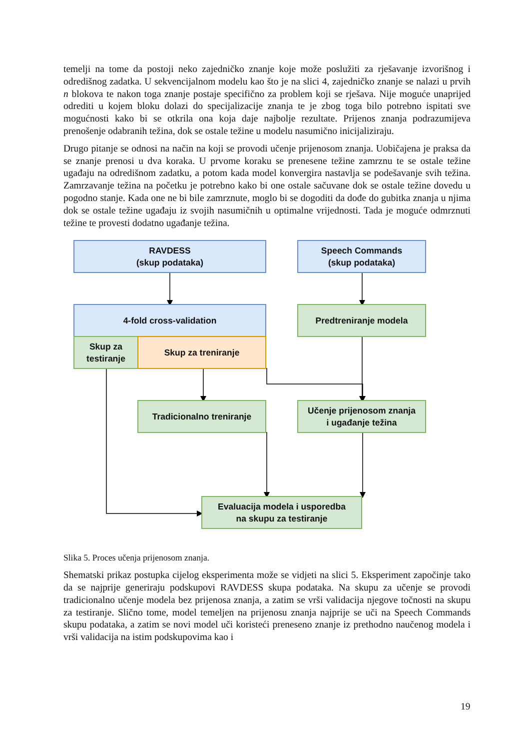temelji na tome da postoji neko zajedničko znanje koje može poslužiti za rješavanje izvorišnog i odredišnog zadatka. U sekvencijalnom modelu kao što je na slici 4, zajedničko znanje se nalazi u prvih n blokova te nakon toga znanje postaje specifično za problem koji se rješava. Nije moguće unaprijed odrediti u kojem bloku dolazi do specijalizacije znanja te je zbog toga bilo potrebno ispitati sve mogućnosti kako bi se otkrila ona koja daje najbolje rezultate. Prijenos znanja podrazumijeva prenošenje odabranih težina, dok se ostale težine u modelu nasumično inicijaliziraju.
Drugo pitanje se odnosi na način na koji se provodi učenje prijenosom znanja. Uobičajena je praksa da se znanje prenosi u dva koraka. U prvome koraku se prenesene težine zamrznu te se ostale težine ugađaju na odredišnom zadatku, a potom kada model konvergira nastavlja se podešavanje svih težina. Zamrzavanje težina na početku je potrebno kako bi one ostale sačuvane dok se ostale težine dovedu u pogodno stanje. Kada one ne bi bile zamrznute, moglo bi se dogoditi da dođe do gubitka znanja u njima dok se ostale težine ugađaju iz svojih nasumičnih u optimalne vrijednosti. Tada je moguće odmrznuti težine te provesti dodatno ugađanje težina.
RAVDESS
(skup podataka)
Speech Commands
(skup podataka)
4-fold cross-validation Predtreniranje modela
Skup za
testiranje
Skup za treniranje
Tradicionalno treniranje
Učenje prijenosom znanja
i ugađanje težina
Evaluacija modela i usporedba
na skupu za testiranje
Slika 5. Proces učenja prijenosom znanja.
Shematski prikaz postupka cijelog eksperimenta može se vidjeti na slici 5. Eksperiment započinje tako da se najprije generiraju podskupovi RAVDESS skupa podataka. Na skupu za učenje se provodi tradicionalno učenje modela bez prijenosa znanja, a zatim se vrši validacija njegove točnosti na skupu za testiranje. Slično tome, model temeljen na prijenosu znanja najprije se uči na Speech Commands skupu podataka, a zatim se novi model uči koristeći preneseno znanje iz prethodno naučenog modela i vrši validacija na istim podskupovima kao i
19